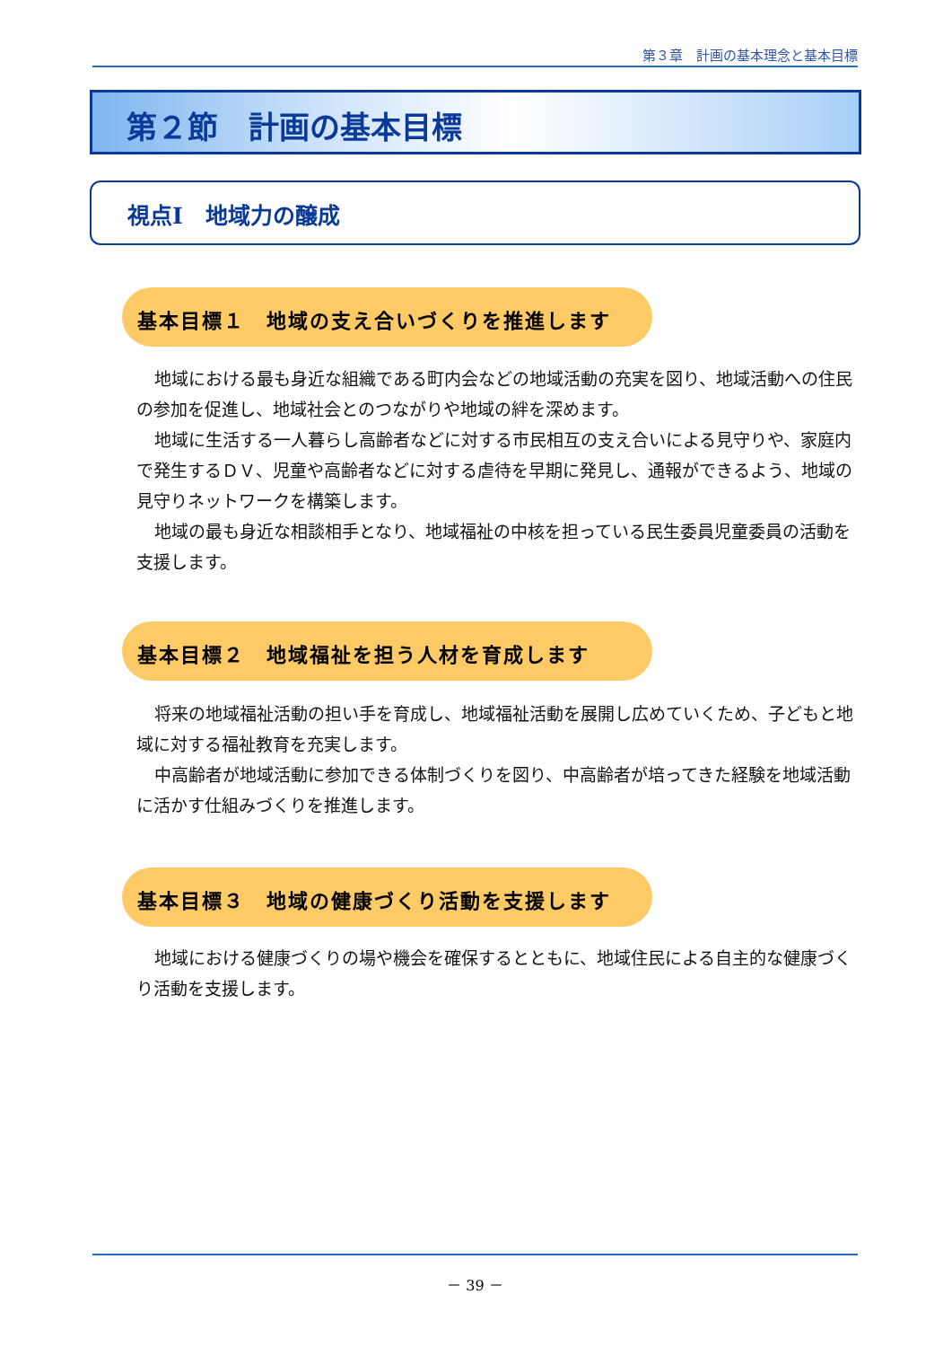第３章　計画の基本理念と基本目標
第２節　計画の基本目標
視点Ⅰ　地域力の醸成
基本目標１　地域の支え合いづくりを推進します
地域における最も身近な組織である町内会などの地域活動の充実を図り、地域活動への住民の参加を促進し、地域社会とのつながりや地域の絆を深めます。
地域に生活する一人暮らし高齢者などに対する市民相互の支え合いによる見守りや、家庭内で発生するＤＶ、児童や高齢者などに対する虐待を早期に発見し、通報ができるよう、地域の見守りネットワークを構築します。
地域の最も身近な相談相手となり、地域福祉の中核を担っている民生委員児童委員の活動を支援します。
基本目標２　地域福祉を担う人材を育成します
将来の地域福祉活動の担い手を育成し、地域福祉活動を展開し広めていくため、子どもと地域に対する福祉教育を充実します。
中高齢者が地域活動に参加できる体制づくりを図り、中高齢者が培ってきた経験を地域活動に活かす仕組みづくりを推進します。
基本目標３　地域の健康づくり活動を支援します
地域における健康づくりの場や機会を確保するとともに、地域住民による自主的な健康づくり活動を支援します。
－ 39 －